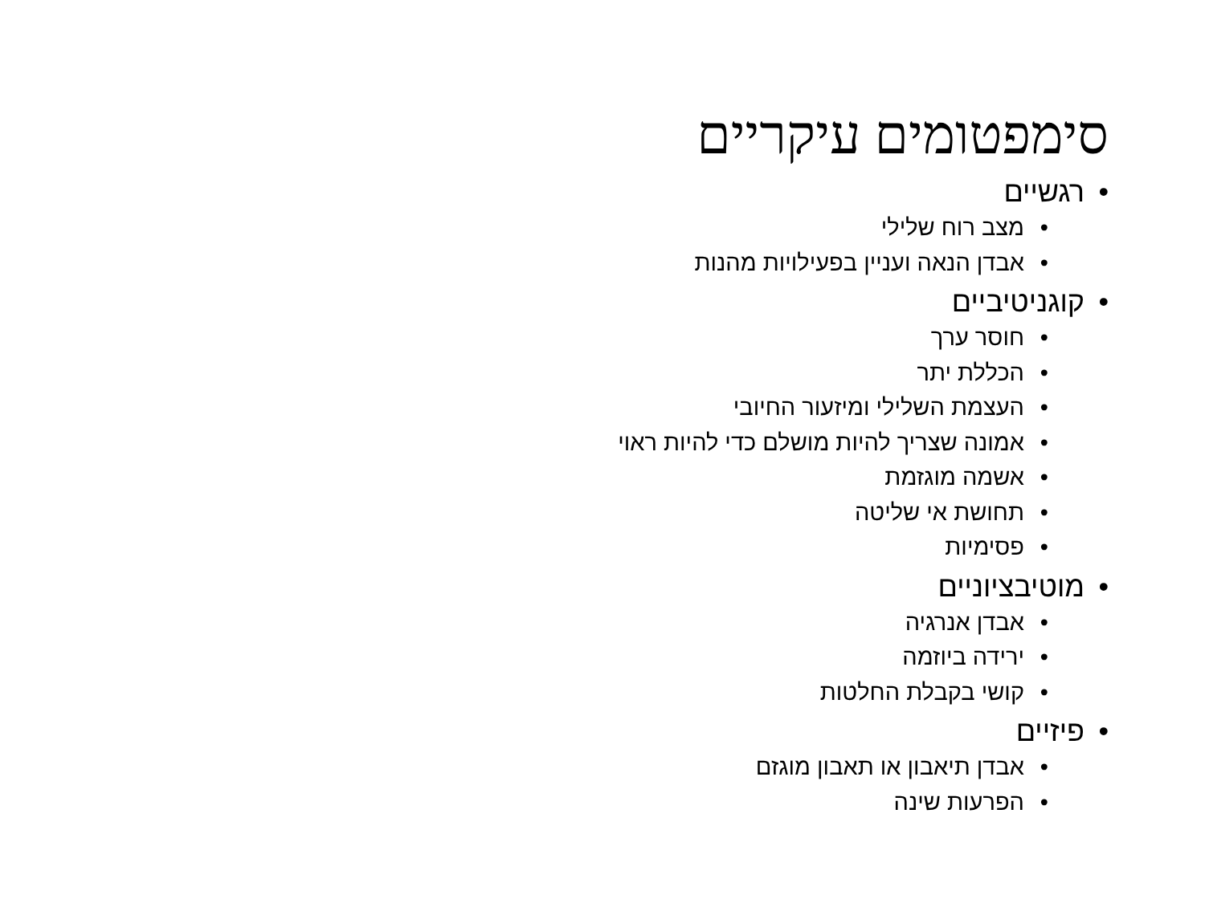סימפטומים עיקריים
• רגשיים
• מצב רוח שלילי
• אבדן הנאה ועניין בפעילויות מהנות
• קוגניטיביים
• חוסר ערך
• הכללת יתר
• העצמת השלילי ומיזעור החיובי
• אמונה שצריך להיות מושלם כדי להיות ראוי
• אשמה מוגזמת
• תחושת אי שליטה
• פסימיות
• מוטיבציוניים
• אבדן אנרגיה
• ירידה ביוזמה
• קושי בקבלת החלטות
• פיזיים
• אבדן תיאבון או תאבון מוגזם
• הפרעות שינה